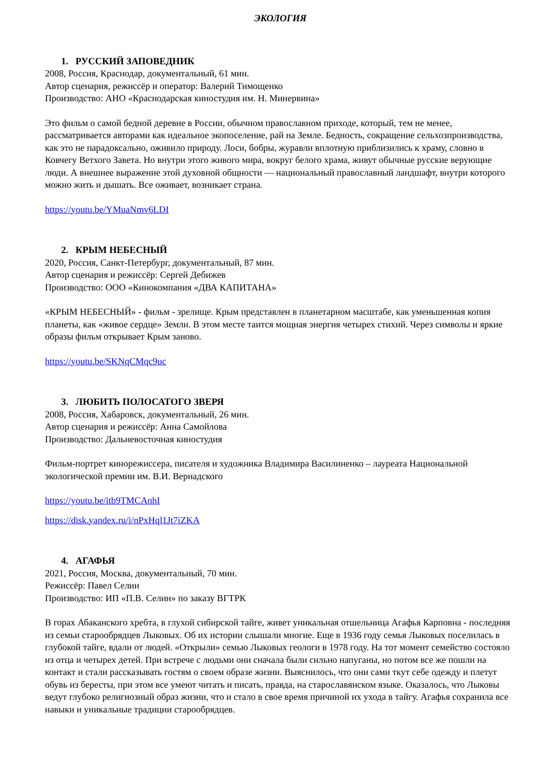ЭКОЛОГИЯ
1. РУССКИЙ ЗАПОВЕДНИК
2008, Россия, Краснодар, документальный, 61 мин.
Автор сценария, режиссёр и оператор: Валерий Тимощенко
Производство: АНО «Краснодарская киностудия им. Н. Минервина»
Это фильм о самой бедной деревне в России, обычном православном приходе, который, тем не менее, рассматривается авторами как идеальное экопоселение, рай на Земле. Бедность, сокращение сельхозпроизводства, как это не парадоксально, оживило природу. Лоси, бобры, журавли вплотную приблизились к храму, словно в Ковчегу Ветхого Завета. Но внутри этого живого мира, вокруг белого храма, живут обычные русские верующие люди. А внешнее выражение этой духовной общности — национальный православный ландшафт, внутри которого можно жить и дышать. Все оживает, возникает страна.
https://youtu.be/YMuaNmv6LDI
2. КРЫМ НЕБЕСНЫЙ
2020, Россия, Санкт-Петербург, документальный, 87 мин.
Автор сценария и режиссёр: Сергей Дебижев
Производство: ООО «Кинокомпания «ДВА КАПИТАНА»
«КРЫМ НЕБЕСНЫЙ» - фильм - зрелище. Крым представлен в планетарном масштабе, как уменьшенная копия планеты, как «живое сердце» Земли. В этом месте таится мощная энергия четырех стихий. Через символы и яркие образы фильм открывает Крым заново.
https://youtu.be/SKNqCMqc9uc
3. ЛЮБИТЬ ПОЛОСАТОГО ЗВЕРЯ
2008, Россия, Хабаровск, документальный, 26 мин.
Автор сценария и режиссёр: Анна Самойлова
Производство: Дальневосточная киностудия
Фильм-портрет кинорежиссера, писателя и художника Владимира Василиненко – лауреата Национальной экологической премии им. В.И. Вернадского
https://youtu.be/itb9TMCAnhI
https://disk.yandex.ru/i/nPxHql1Jt7iZKA
4. АГАФЬЯ
2021, Россия, Москва, документальный, 70 мин.
Режиссёр: Павел Селин
Производство: ИП «П.В. Селин» по заказу ВГТРК
В горах Абаканского хребта, в глухой сибирской тайге, живет уникальная отшельница Агафья Карповна - последняя из семьи старообрядцев Лыковых. Об их истории слышали многие. Еще в 1936 году семья Лыковых поселилась в глубокой тайге, вдали от людей. «Открыли» семью Лыковых геологи в 1978 году. На тот момент семейство состояло из отца и четырех детей. При встрече с людьми они сначала были сильно напуганы, но потом все же пошли на контакт и стали рассказывать гостям о своем образе жизни. Выяснилось, что они сами ткут себе одежду и плетут обувь из бересты, при этом все умеют читать и писать, правда, на старославянском языке. Оказалось, что Лыковы ведут глубоко религиозный образ жизни, что и стало в свое время причиной их ухода в тайгу. Агафья сохранила все навыки и уникальные традиции старообрядцев.